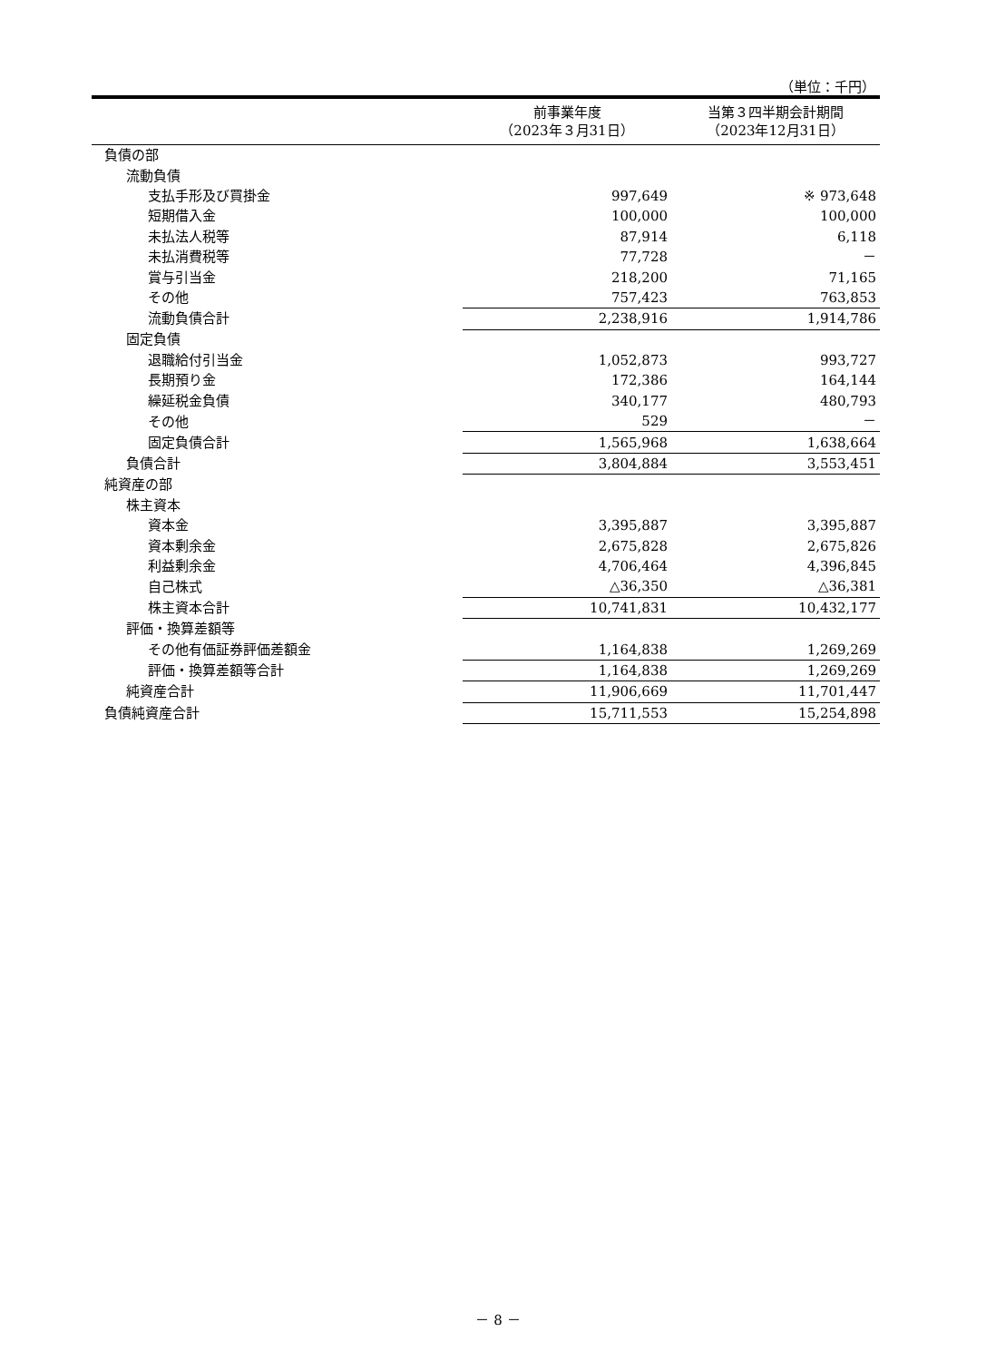（単位：千円）
| | 前事業年度 （2023年３月31日） | 当第３四半期会計期間 （2023年12月31日） |
| --- | --- | --- |
| 負債の部 | | |
| 流動負債 | | |
| 支払手形及び買掛金 | 997,649 | ※ 973,648 |
| 短期借入金 | 100,000 | 100,000 |
| 未払法人税等 | 87,914 | 6,118 |
| 未払消費税等 | 77,728 | － |
| 賞与引当金 | 218,200 | 71,165 |
| その他 | 757,423 | 763,853 |
| 流動負債合計 | 2,238,916 | 1,914,786 |
| 固定負債 | | |
| 退職給付引当金 | 1,052,873 | 993,727 |
| 長期預り金 | 172,386 | 164,144 |
| 繰延税金負債 | 340,177 | 480,793 |
| その他 | 529 | － |
| 固定負債合計 | 1,565,968 | 1,638,664 |
| 負債合計 | 3,804,884 | 3,553,451 |
| 純資産の部 | | |
| 株主資本 | | |
| 資本金 | 3,395,887 | 3,395,887 |
| 資本剰余金 | 2,675,828 | 2,675,826 |
| 利益剰余金 | 4,706,464 | 4,396,845 |
| 自己株式 | △36,350 | △36,381 |
| 株主資本合計 | 10,741,831 | 10,432,177 |
| 評価・換算差額等 | | |
| その他有価証券評価差額金 | 1,164,838 | 1,269,269 |
| 評価・換算差額等合計 | 1,164,838 | 1,269,269 |
| 純資産合計 | 11,906,669 | 11,701,447 |
| 負債純資産合計 | 15,711,553 | 15,254,898 |
－ 8 －